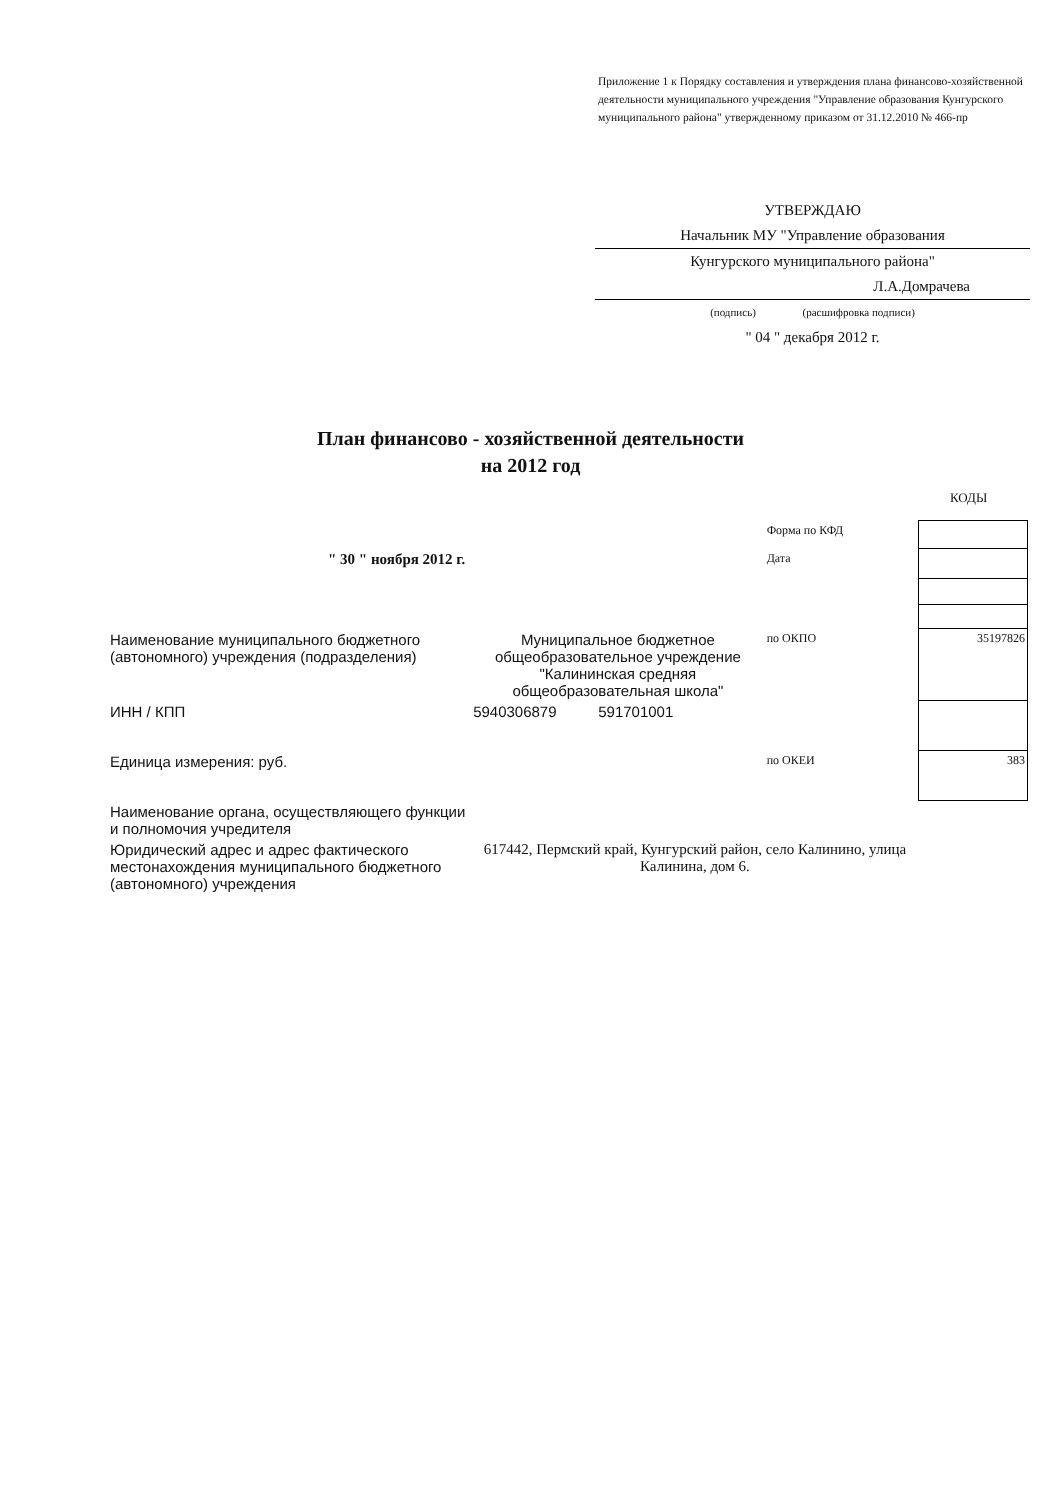Приложение 1 к Порядку составления и утверждения плана финансово-хозяйственной деятельности муниципального учреждения "Управление образования Кунгурского муниципального района" утвержденному приказом от 31.12.2010 № 466-пр
УТВЕРЖДАЮ
Начальник МУ "Управление образования
Кунгурского муниципального района"
Л.А.Домрачева
(подпись) (расшифровка подписи)
" 04 " декабря 2012 г.
План финансово - хозяйственной деятельности
на 2012 год
КОДЫ
| | | Форма по КФД | |
| " 30 " ноября 2012 г. | | Дата | |
| Наименование муниципального бюджетного (автономного) учреждения (подразделения) | Муниципальное бюджетное общеобразовательное учреждение "Калининская средняя общеобразовательная школа" | по ОКПО | 35197826 |
| ИНН / КПП | 5940306879 591701001 | | |
| Единица измерения: руб. | | по ОКЕИ | 383 |
| Наименование органа, осуществляющего функции и полномочия учредителя | | | |
| Юридический адрес и адрес фактического местонахождения муниципального бюджетного (автономного) учреждения | 617442, Пермский край, Кунгурский район, село Калинино, улица Калинина, дом 6. | | |